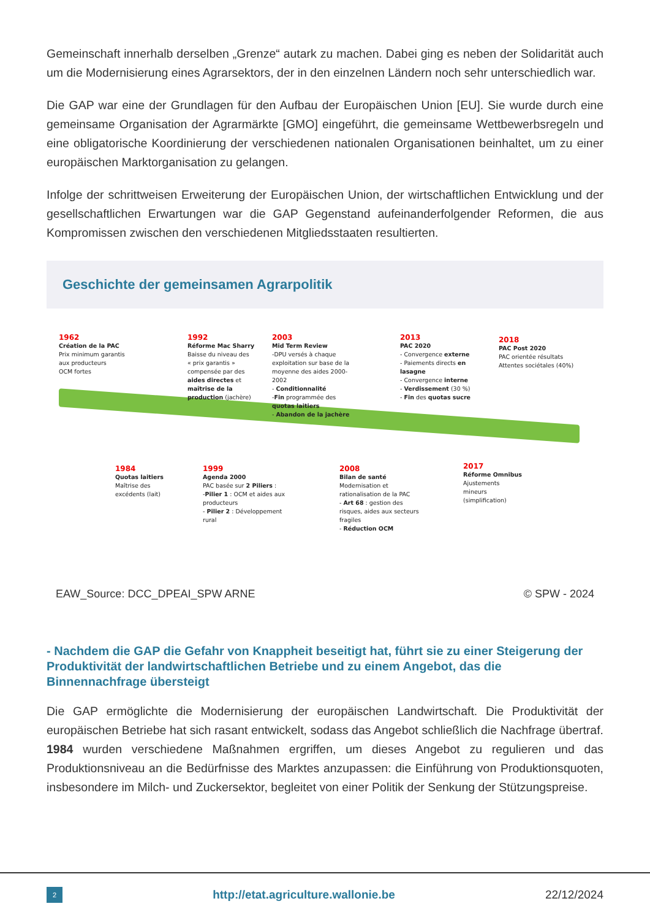Gemeinschaft innerhalb derselben „Grenze“ autark zu machen. Dabei ging es neben der Solidarität auch um die Modernisierung eines Agrarsektors, der in den einzelnen Ländern noch sehr unterschiedlich war.
Die GAP war eine der Grundlagen für den Aufbau der Europäischen Union [EU]. Sie wurde durch eine gemeinsame Organisation der Agrarmärkte [GMO] eingeführt, die gemeinsame Wettbewerbsregeln und eine obligatorische Koordinierung der verschiedenen nationalen Organisationen beinhaltet, um zu einer europäischen Marktorganisation zu gelangen.
Infolge der schrittweisen Erweiterung der Europäischen Union, der wirtschaftlichen Entwicklung und der gesellschaftlichen Erwartungen war die GAP Gegenstand aufeinanderfolgender Reformen, die aus Kompromissen zwischen den verschiedenen Mitgliedsstaaten resultierten.
Geschichte der gemeinsamen Agrarpolitik
1962
Création de la PAC
Prix minimum garantis
aux producteurs
OCM fortes
1992
Réforme Mac Sharry
Baisse du niveau des
« prix garantis »
compensée par des
aides directes et
maîtrise de la
production (jachère)
2003
Mid Term Review
-DPU versés à chaque
exploitation sur base de la
moyenne des aides 2000-
2002
- Conditionnalité
-Fin programmée des
quotas laitiers
- Abandon de la jachère
2013
PAC 2020
- Convergence externe
- Paiements directs en
lasagne
- Convergence interne
- Verdissement (30 %)
- Fin des quotas sucre
2018
PAC Post 2020
PAC orientée résultats
Attentes sociétales (40%)
1984
Quotas laitiers
Maîtrise des
excédents (lait)
1999
Agenda 2000
PAC basée sur 2 Piliers :
-Pilier 1 : OCM et aides aux
producteurs
- Pilier 2 : Développement
rural
2008
Bilan de santé
Modernisation et
rationalisation de la PAC
- Art 68 : gestion des
risques, aides aux secteurs
fragiles
- Réduction OCM
2017
Réforme Omnibus
Ajustements
mineurs
(simplification)
EAW_Source: DCC_DPEAI_SPW ARNE © SPW - 2024
- Nachdem die GAP die Gefahr von Knappheit beseitigt hat, führt sie zu einer Steigerung der Produktivität der landwirtschaftlichen Betriebe und zu einem Angebot, das die Binnennachfrage übersteigt
Die GAP ermöglichte die Modernisierung der europäischen Landwirtschaft. Die Produktivität der europäischen Betriebe hat sich rasant entwickelt, sodass das Angebot schließlich die Nachfrage übertraf. 1984 wurden verschiedene Maßnahmen ergriffen, um dieses Angebot zu regulieren und das Produktionsniveau an die Bedürfnisse des Marktes anzupassen: die Einführung von Produktionsquoten, insbesondere im Milch- und Zuckersektor, begleitet von einer Politik der Senkung der Stützungspreise.
2 http://etat.agriculture.wallonie.be 22/12/2024